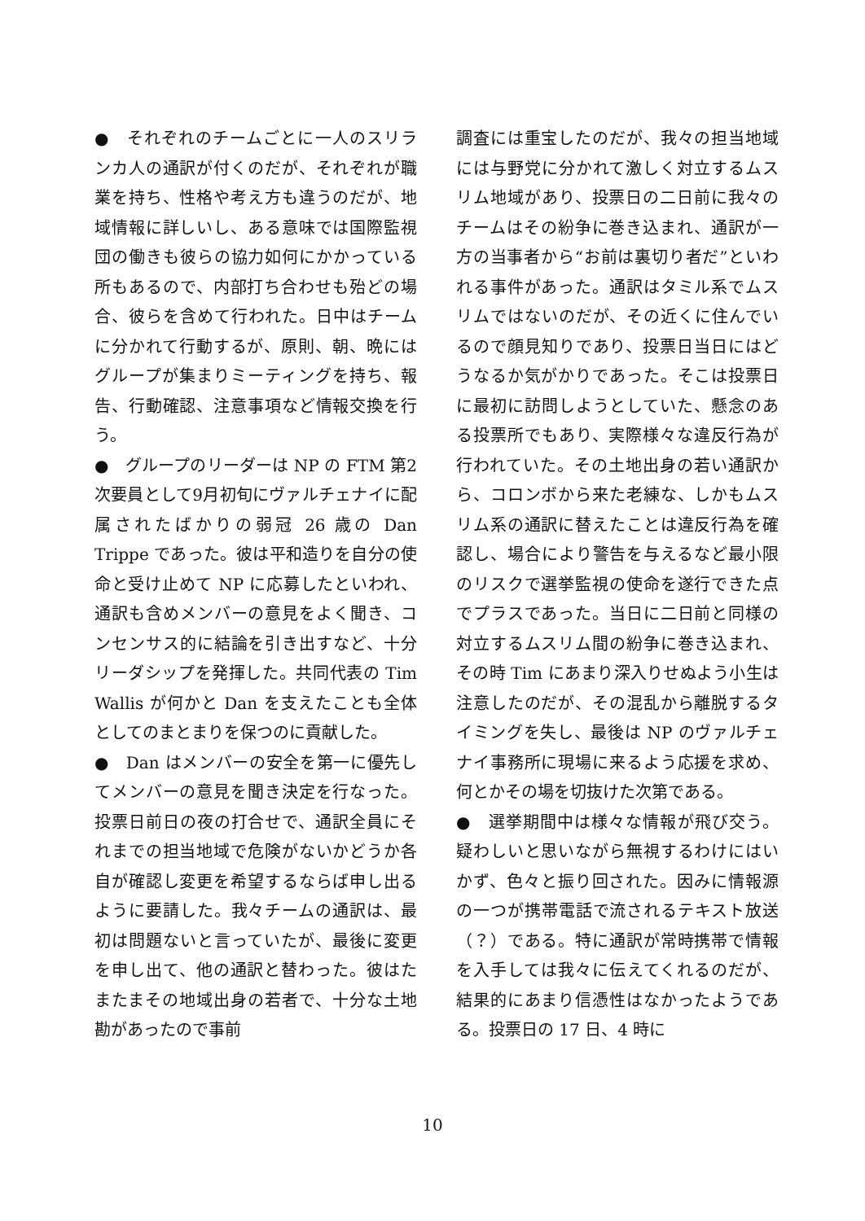●　それぞれのチームごとに一人のスリランカ人の通訳が付くのだが、それぞれが職業を持ち、性格や考え方も違うのだが、地域情報に詳しいし、ある意味では国際監視団の働きも彼らの協力如何にかかっている所もあるので、内部打ち合わせも殆どの場合、彼らを含めて行われた。日中はチームに分かれて行動するが、原則、朝、晩にはグループが集まりミーティングを持ち、報告、行動確認、注意事項など情報交換を行う。
●　グループのリーダーは NP の FTM 第2次要員として9月初旬にヴァルチェナイに配属されたばかりの弱冠 26 歳の Dan Trippe であった。彼は平和造りを自分の使命と受け止めて NP に応募したといわれ、通訳も含めメンバーの意見をよく聞き、コンセンサス的に結論を引き出すなど、十分リーダシップを発揮した。共同代表の Tim Wallis が何かと Dan を支えたことも全体としてのまとまりを保つのに貢献した。
●　Dan はメンバーの安全を第一に優先してメンバーの意見を聞き決定を行なった。投票日前日の夜の打合せで、通訳全員にそれまでの担当地域で危険がないかどうか各自が確認し変更を希望するならば申し出るように要請した。我々チームの通訳は、最初は問題ないと言っていたが、最後に変更を申し出て、他の通訳と替わった。彼はたまたまその地域出身の若者で、十分な土地勘があったので事前
調査には重宝したのだが、我々の担当地域には与野党に分かれて激しく対立するムスリム地域があり、投票日の二日前に我々のチームはその紛争に巻き込まれ、通訳が一方の当事者から“お前は裏切り者だ”といわれる事件があった。通訳はタミル系でムスリムではないのだが、その近くに住んでいるので顔見知りであり、投票日当日にはどうなるか気がかりであった。そこは投票日に最初に訪問しようとしていた、懸念のある投票所でもあり、実際様々な違反行為が行われていた。その土地出身の若い通訳から、コロンボから来た老練な、しかもムスリム系の通訳に替えたことは違反行為を確認し、場合により警告を与えるなど最小限のリスクで選挙監視の使命を遂行できた点でプラスであった。当日に二日前と同様の対立するムスリム間の紛争に巻き込まれ、その時 Tim にあまり深入りせぬよう小生は注意したのだが、その混乱から離脱するタイミングを失し、最後は NP のヴァルチェナイ事務所に現場に来るよう応援を求め、何とかその場を切抜けた次第である。
●　選挙期間中は様々な情報が飛び交う。疑わしいと思いながら無視するわけにはいかず、色々と振り回された。因みに情報源の一つが携帯電話で流されるテキスト放送（？）である。特に通訳が常時携帯で情報を入手しては我々に伝えてくれるのだが、結果的にあまり信憑性はなかったようである。投票日の 17 日、4 時に
10